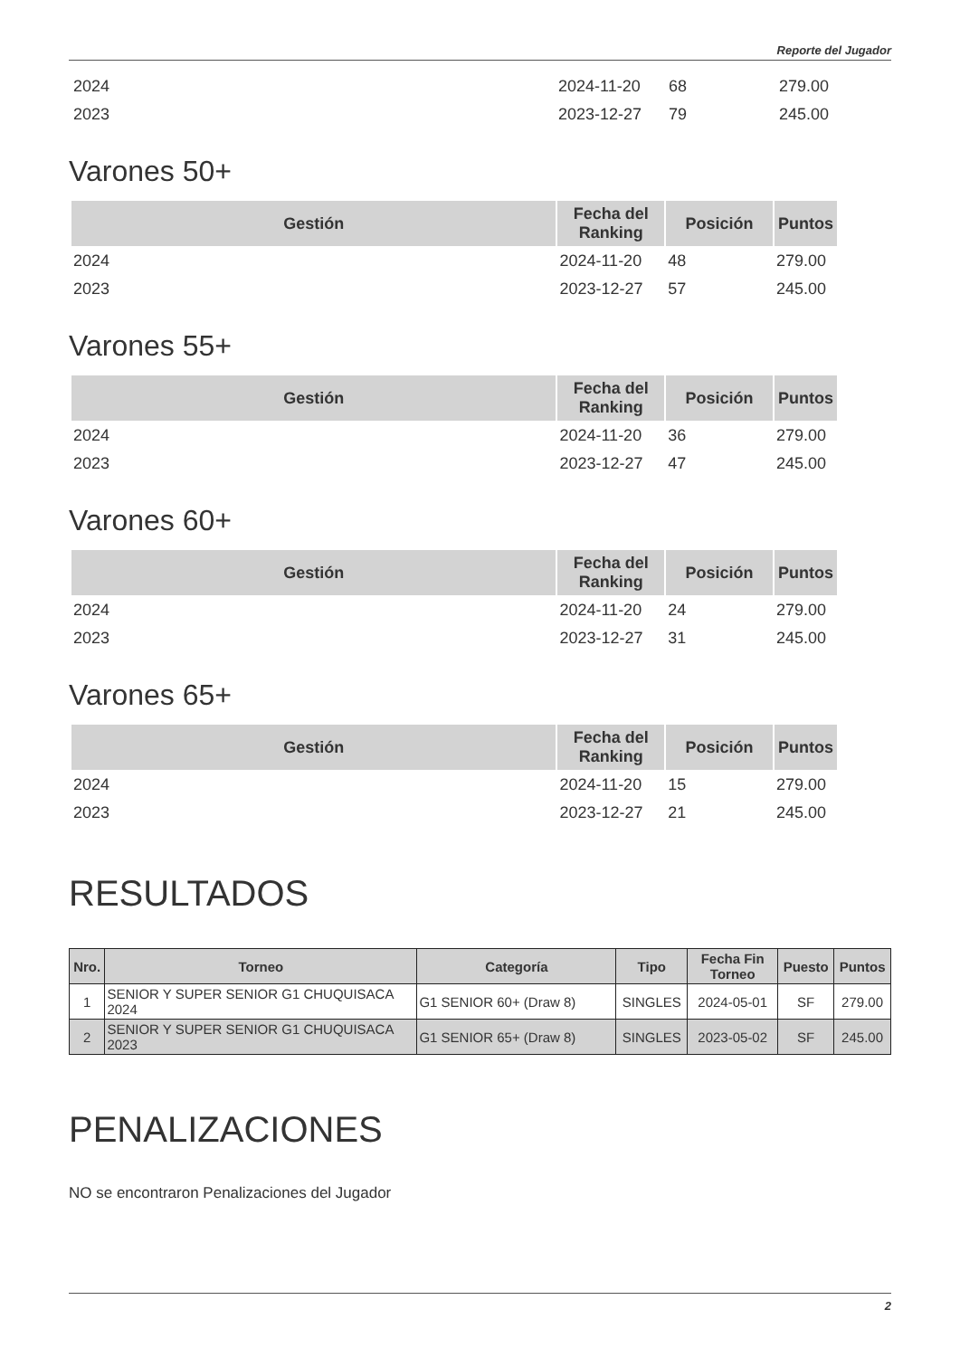Reporte del Jugador
| 2024 | 2024-11-20 | 68 | 279.00 |
| 2023 | 2023-12-27 | 79 | 245.00 |
Varones 50+
| Gestión | Fecha del Ranking | Posición | Puntos |
| --- | --- | --- | --- |
| 2024 | 2024-11-20 | 48 | 279.00 |
| 2023 | 2023-12-27 | 57 | 245.00 |
Varones 55+
| Gestión | Fecha del Ranking | Posición | Puntos |
| --- | --- | --- | --- |
| 2024 | 2024-11-20 | 36 | 279.00 |
| 2023 | 2023-12-27 | 47 | 245.00 |
Varones 60+
| Gestión | Fecha del Ranking | Posición | Puntos |
| --- | --- | --- | --- |
| 2024 | 2024-11-20 | 24 | 279.00 |
| 2023 | 2023-12-27 | 31 | 245.00 |
Varones 65+
| Gestión | Fecha del Ranking | Posición | Puntos |
| --- | --- | --- | --- |
| 2024 | 2024-11-20 | 15 | 279.00 |
| 2023 | 2023-12-27 | 21 | 245.00 |
RESULTADOS
| Nro. | Torneo | Categoría | Tipo | Fecha Fin Torneo | Puesto | Puntos |
| --- | --- | --- | --- | --- | --- | --- |
| 1 | SENIOR Y SUPER SENIOR G1 CHUQUISACA 2024 | G1 SENIOR 60+ (Draw 8) | SINGLES | 2024-05-01 | SF | 279.00 |
| 2 | SENIOR Y SUPER SENIOR G1 CHUQUISACA 2023 | G1 SENIOR 65+ (Draw 8) | SINGLES | 2023-05-02 | SF | 245.00 |
PENALIZACIONES
NO se encontraron Penalizaciones del Jugador
2